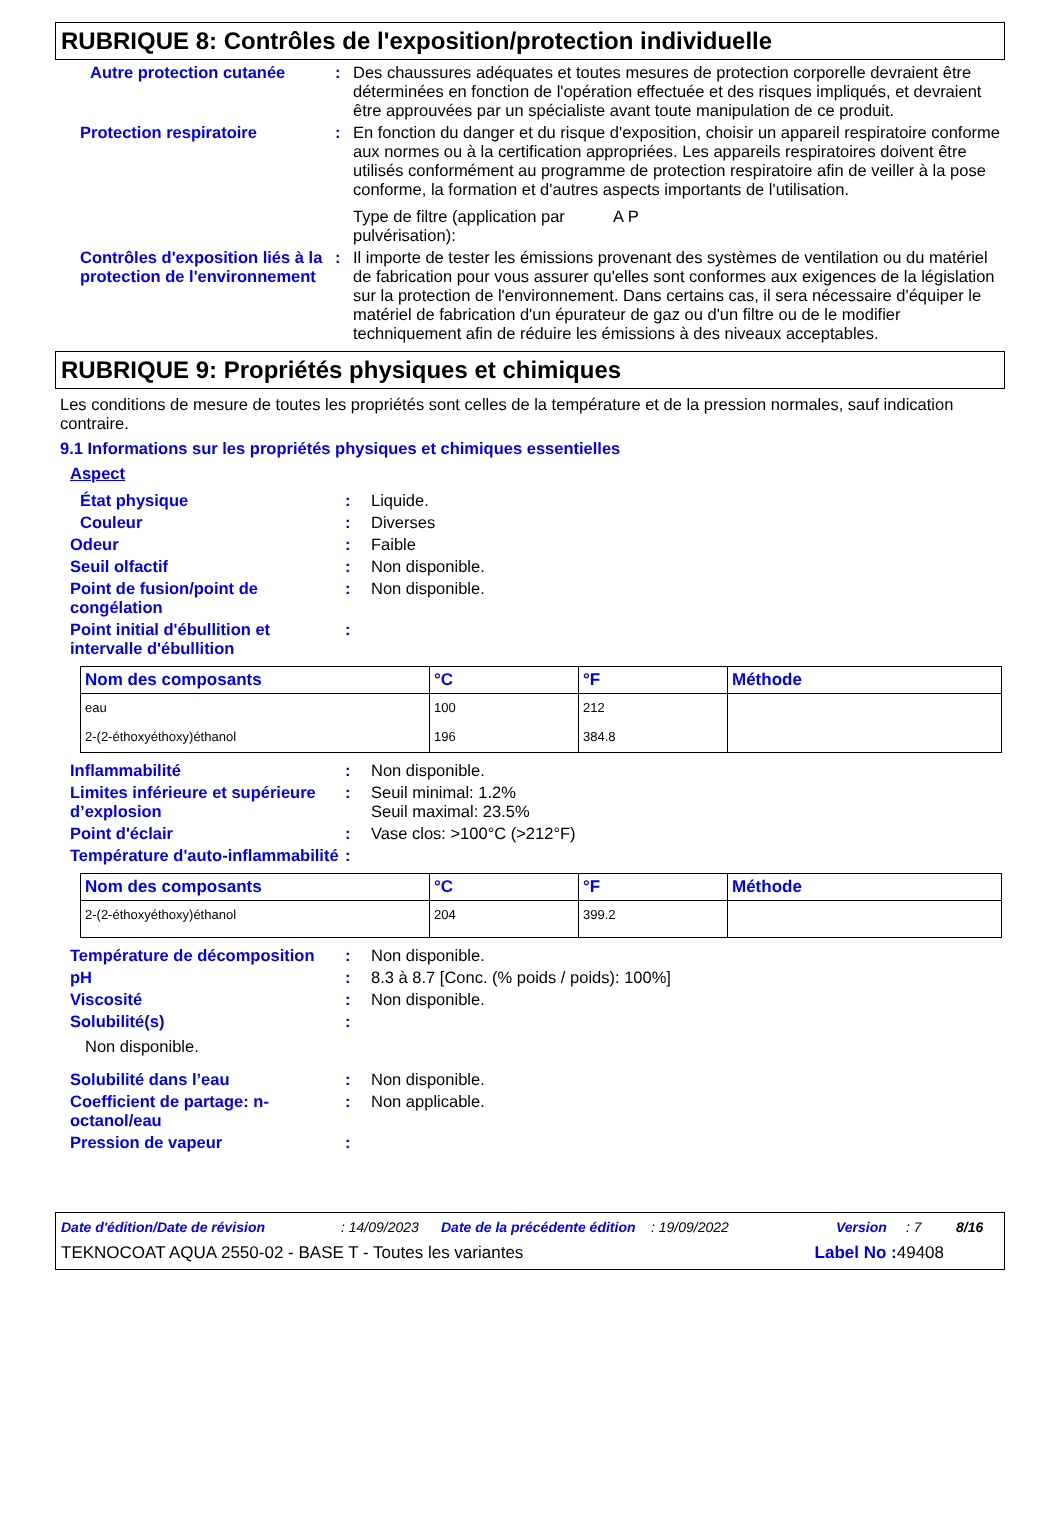RUBRIQUE 8: Contrôles de l'exposition/protection individuelle
Autre protection cutanée : Des chaussures adéquates et toutes mesures de protection corporelle devraient être déterminées en fonction de l'opération effectuée et des risques impliqués, et devraient être approuvées par un spécialiste avant toute manipulation de ce produit.
Protection respiratoire : En fonction du danger et du risque d'exposition, choisir un appareil respiratoire conforme aux normes ou à la certification appropriées. Les appareils respiratoires doivent être utilisés conformément au programme de protection respiratoire afin de veiller à la pose conforme, la formation et d'autres aspects importants de l'utilisation.
Type de filtre (application par pulvérisation): A P
Contrôles d'exposition liés à la protection de l'environnement
: Il importe de tester les émissions provenant des systèmes de ventilation ou du matériel de fabrication pour vous assurer qu'elles sont conformes aux exigences de la législation sur la protection de l'environnement. Dans certains cas, il sera nécessaire d'équiper le matériel de fabrication d'un épurateur de gaz ou d'un filtre ou de le modifier techniquement afin de réduire les émissions à des niveaux acceptables.
RUBRIQUE 9: Propriétés physiques et chimiques
Les conditions de mesure de toutes les propriétés sont celles de la température et de la pression normales, sauf indication contraire.
9.1 Informations sur les propriétés physiques et chimiques essentielles
Aspect
État physique : Liquide.
Couleur : Diverses
Odeur : Faible
Seuil olfactif : Non disponible.
Point de fusion/point de congélation
: Non disponible.
Point initial d'ébullition et intervalle d'ébullition
:
| Nom des composants | °C | °F | Méthode |
| --- | --- | --- | --- |
| eau | 100 | 212 | |
| 2-(2-éthoxyéthoxy)éthanol | 196 | 384.8 | |
Inflammabilité : Non disponible.
Limites inférieure et supérieure d’explosion
: Seuil minimal: 1.2%
Seuil maximal: 23.5%
Point d'éclair : Vase clos: >100°C (>212°F)
Température d'auto-inflammabilité
:
| Nom des composants | °C | °F | Méthode |
| --- | --- | --- | --- |
| 2-(2-éthoxyéthoxy)éthanol | 204 | 399.2 | |
Température de décomposition
: Non disponible.
pH : 8.3 à 8.7 [Conc. (% poids / poids): 100%]
Viscosité : Non disponible.
Solubilité(s) :
Non disponible.
Solubilité dans l’eau : Non disponible.
Coefficient de partage: n-octanol/eau
: Non applicable.
Pression de vapeur :
Date d'édition/Date de révision: 14/09/2023 Date de la précédente édition: 19/09/2022 Version: 7 8/16
TEKNOCOAT AQUA 2550-02 - BASE T - Toutes les variantes Label No : 49408